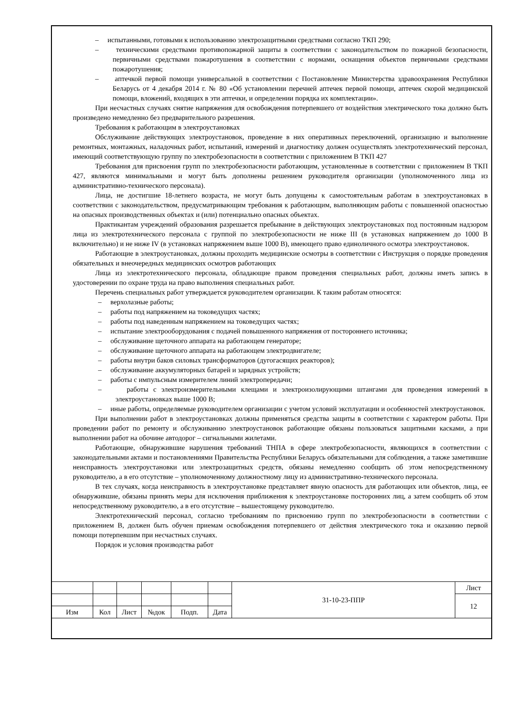– испытанными, готовыми к использованию электрозащитными средствами согласно ТКП 290;
– техническими средствами противопожарной защиты в соответствии с законодательством по пожарной безопасности, первичными средствами пожаротушения в соответствии с нормами, оснащения объектов первичными средствами пожаротушения;
– аптечкой первой помощи универсальной в соответствии с Постановление Министерства здравоохранения Республики Беларусь от 4 декабря 2014 г. № 80 «Об установлении перечней аптечек первой помощи, аптечек скорой медицинской помощи, вложений, входящих в эти аптечки, и определении порядка их комплектации».
При несчастных случаях снятие напряжения для освобождения потерпевшего от воздействия электрического тока должно быть произведено немедленно без предварительного разрешения.
Требования к работающим в электроустановках
Обслуживание действующих электроустановок, проведение в них оперативных переключений, организацию и выполнение ремонтных, монтажных, наладочных работ, испытаний, измерений и диагностику должен осуществлять электротехнический персонал, имеющий соответствующую группу по электробезопасности в соответствии с приложением В ТКП 427
Требования для присвоения групп по электробезопасности работающим, установленные в соответствии с приложением В ТКП 427, являются минимальными и могут быть дополнены решением руководителя организации (уполномоченного лица из административно-технического персонала).
Лица, не достигшие 18-летнего возраста, не могут быть допущены к самостоятельным работам в электроустановках в соответствии с законодательством, предусматривающим требования к работающим, выполняющим работы с повышенной опасностью на опасных производственных объектах и (или) потенциально опасных объектах.
Практикантам учреждений образования разрешается пребывание в действующих электроустановках под постоянным надзором лица из электротехнического персонала с группой по электробезопасности не ниже III (в установках напряжением до 1000 В включительно) и не ниже IV (в установках напряжением выше 1000 В), имеющего право единоличного осмотра электроустановок.
Работающие в электроустановках, должны проходить медицинские осмотры в соответствии с Инструкция о порядке проведения обязательных и внеочередных медицинских осмотров работающих
Лица из электротехнического персонала, обладающие правом проведения специальных работ, должны иметь запись в удостоверении по охране труда на право выполнения специальных работ.
Перечень специальных работ утверждается руководителем организации. К таким работам относятся:
– верхолазные работы;
– работы под напряжением на токоведущих частях;
– работы под наведенным напряжением на токоведущих частях;
– испытание электрооборудования с подачей повышенного напряжения от постороннего источника;
– обслуживание щеточного аппарата на работающем генераторе;
– обслуживание щеточного аппарата на работающем электродвигателе;
– работы внутри баков силовых трансформаторов (дугогасящих реакторов);
– обслуживание аккумуляторных батарей и зарядных устройств;
– работы с импульсным измерителем линий электропередачи;
– работы с электроизмерительными клещами и электроизолирующими штангами для проведения измерений в электроустановках выше 1000 В;
– иные работы, определяемые руководителем организации с учетом условий эксплуатации и особенностей электроустановок.
При выполнении работ в электроустановках должны применяться средства защиты в соответствии с характером работы. При проведении работ по ремонту и обслуживанию электроустановок работающие обязаны пользоваться защитными касками, а при выполнении работ на обочине автодорог – сигнальными жилетами.
Работающие, обнаружившие нарушения требований ТНПА в сфере электробезопасности, являющихся в соответствии с законодательными актами и постановлениями Правительства Республики Беларусь обязательными для соблюдения, а также заметившие неисправность электроустановки или электрозащитных средств, обязаны немедленно сообщить об этом непосредственному руководителю, а в его отсутствие – уполномоченному должностному лицу из административно-технического персонала.
В тех случаях, когда неисправность в электроустановке представляет явную опасность для работающих или объектов, лица, ее обнаружившие, обязаны принять меры для исключения приближения к электроустановке посторонних лиц, а затем сообщить об этом непосредственному руководителю, а в его отсутствие – вышестоящему руководителю.
Электротехнический персонал, согласно требованиям по присвоению групп по электробезопасности в соответствии с приложением В, должен быть обучен приемам освобождения потерпевшего от действия электрического тока и оказанию первой помощи потерпевшим при несчастных случаях.
Порядок и условия производства работ
| | | | | | | 31-10-23-ППР | Лист |
| | | | | | | | 12 |
| Изм | Кол | Лист | №док | Подп. | Дата | | |